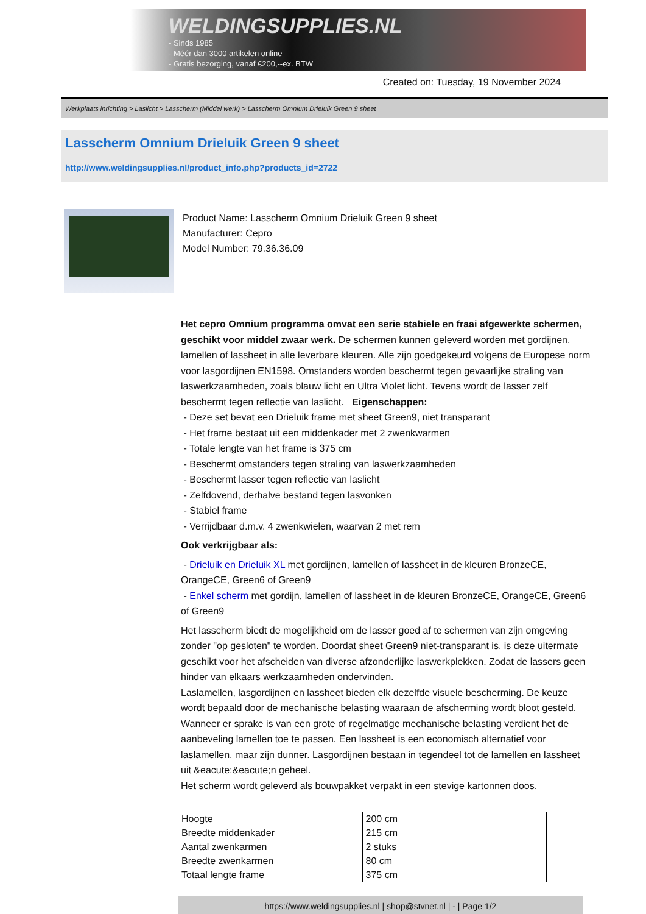WELDINGSUPPLIES.NL
- Sinds 1985
- Méér dan 3000 artikelen online
- Gratis bezorging, vanaf €200,--ex. BTW
Created on: Tuesday, 19 November 2024
Werkplaats inrichting > Laslicht > Lasscherm (Middel werk) > Lasscherm Omnium Drieluik Green 9 sheet
Lasscherm Omnium Drieluik Green 9 sheet
http://www.weldingsupplies.nl/product_info.php?products_id=2722
Product Name: Lasscherm Omnium Drieluik Green 9 sheet
Manufacturer: Cepro
Model Number: 79.36.36.09
Het cepro Omnium programma omvat een serie stabiele en fraai afgewerkte schermen, geschikt voor middel zwaar werk. De schermen kunnen geleverd worden met gordijnen, lamellen of lassheet in alle leverbare kleuren. Alle zijn goedgekeurd volgens de Europese norm voor lasgordijnen EN1598. Omstanders worden beschermt tegen gevaarlijke straling van laswerkzaamheden, zoals blauw licht en Ultra Violet licht. Tevens wordt de lasser zelf beschermt tegen reflectie van laslicht. Eigenschappen:
- Deze set bevat een Drieluik frame met sheet Green9, niet transparant
- Het frame bestaat uit een middenkader met 2 zwenkwarmen
- Totale lengte van het frame is 375 cm
- Beschermt omstanders tegen straling van laswerkzaamheden
- Beschermt lasser tegen reflectie van laslicht
- Zelfdovend, derhalve bestand tegen lasvonken
- Stabiel frame
- Verrijdbaar d.m.v. 4 zwenkwielen, waarvan 2 met rem
Ook verkrijgbaar als:
- Drieluik en Drieluik XL met gordijnen, lamellen of lassheet in de kleuren BronzeCE, OrangeCE, Green6 of Green9
- Enkel scherm met gordijn, lamellen of lassheet in de kleuren BronzeCE, OrangeCE, Green6 of Green9
Het lasscherm biedt de mogelijkheid om de lasser goed af te schermen van zijn omgeving zonder "op gesloten" te worden. Doordat sheet Green9 niet-transparant is, is deze uitermate geschikt voor het afscheiden van diverse afzonderlijke laswerkplekken. Zodat de lassers geen hinder van elkaars werkzaamheden ondervinden.
Laslamellen, lasgordijnen en lassheet bieden elk dezelfde visuele bescherming. De keuze wordt bepaald door de mechanische belasting waaraan de afscherming wordt bloot gesteld. Wanneer er sprake is van een grote of regelmatige mechanische belasting verdient het de aanbeveling lamellen toe te passen. Een lassheet is een economisch alternatief voor laslamellen, maar zijn dunner. Lasgordijnen bestaan in tegendeel tot de lamellen en lassheet uit &eacute;&eacute;n geheel.
Het scherm wordt geleverd als bouwpakket verpakt in een stevige kartonnen doos.
| Hoogte | 200 cm |
| Breedte middenkader | 215 cm |
| Aantal zwenkarmen | 2 stuks |
| Breedte zwenkarmen | 80 cm |
| Totaal lengte frame | 375 cm |
https://www.weldingsupplies.nl | shop@stvnet.nl | - | Page 1/2